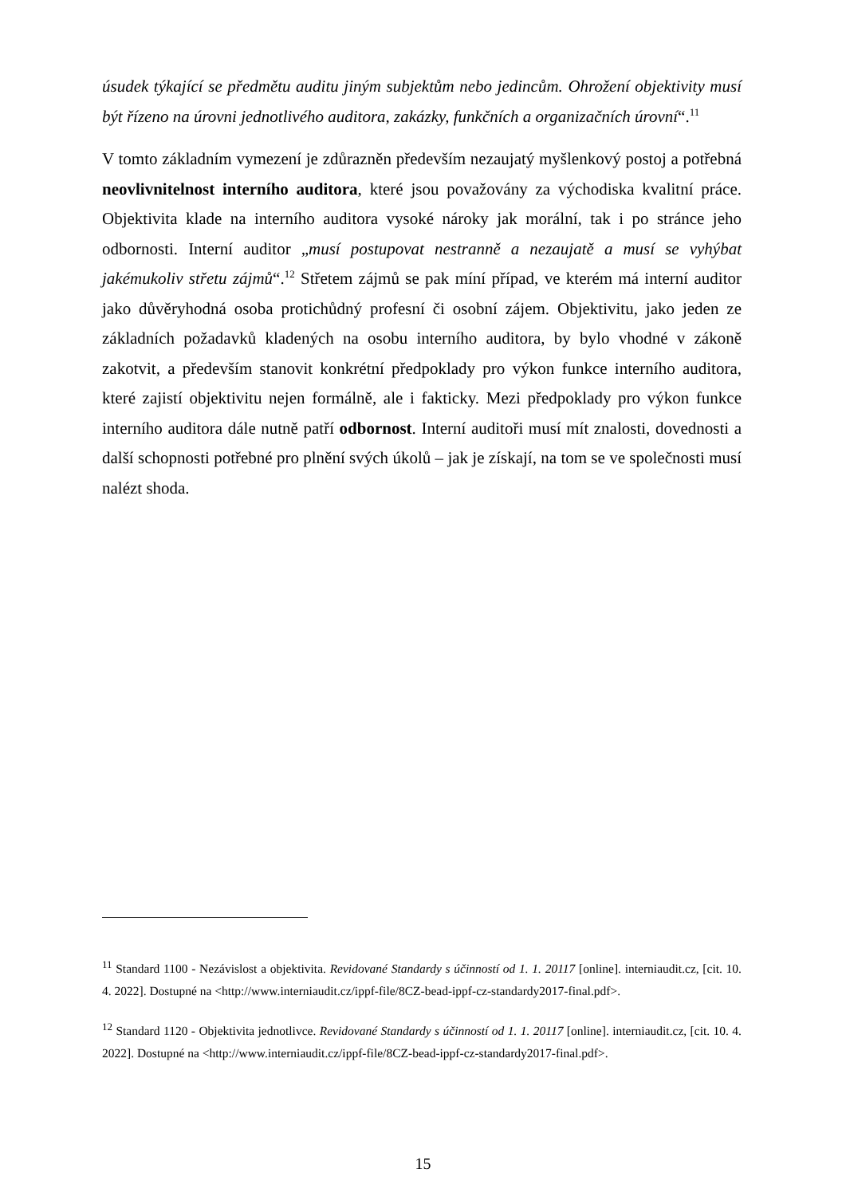úsudek týkající se předmětu auditu jiným subjektům nebo jedincům. Ohrožení objektivity musí být řízeno na úrovni jednotlivého auditora, zakázky, funkčních a organizačních úrovní“.<sup>11</sup>
V tomto základním vymezení je zdůrazněn především nezaujatý myšlenkový postoj a potřebná neovlivnitelnost interního auditora, které jsou považovány za východiska kvalitní práce. Objektivita klade na interního auditora vysoké nároky jak morální, tak i po stránce jeho odbornosti. Interní auditor „musí postupovat nestranně a nezaujatě a musí se vyhýbat jakémukoliv střetu zájmů“.<sup>12</sup> Střetem zájmů se pak míní případ, ve kterém má interní auditor jako důvěryhodná osoba protichůdný profesní či osobní zájem. Objektivitu, jako jeden ze základních požadavků kladených na osobu interního auditora, by bylo vhodné v zákoně zakotvit, a především stanovit konkrétní předpoklady pro výkon funkce interního auditora, které zajistí objektivitu nejen formálně, ale i fakticky. Mezi předpoklady pro výkon funkce interního auditora dále nutně patří odbornost. Interní auditoři musí mít znalosti, dovednosti a další schopnosti potřebné pro plnění svých úkolů – jak je získají, na tom se ve společnosti musí nalézt shoda.
<sup>11</sup> Standard 1100 - Nezávislost a objektivita. Revidované Standardy s účinností od 1. 1. 20117 [online]. interniaudit.cz, [cit. 10. 4. 2022]. Dostupné na <http://www.interniaudit.cz/ippf-file/8CZ-bead-ippf-cz-standardy2017-final.pdf>.
<sup>12</sup> Standard 1120 - Objektivita jednotlivce. Revidované Standardy s účinností od 1. 1. 20117 [online]. interniaudit.cz, [cit. 10. 4. 2022]. Dostupné na <http://www.interniaudit.cz/ippf-file/8CZ-bead-ippf-cz-standardy2017-final.pdf>.
15